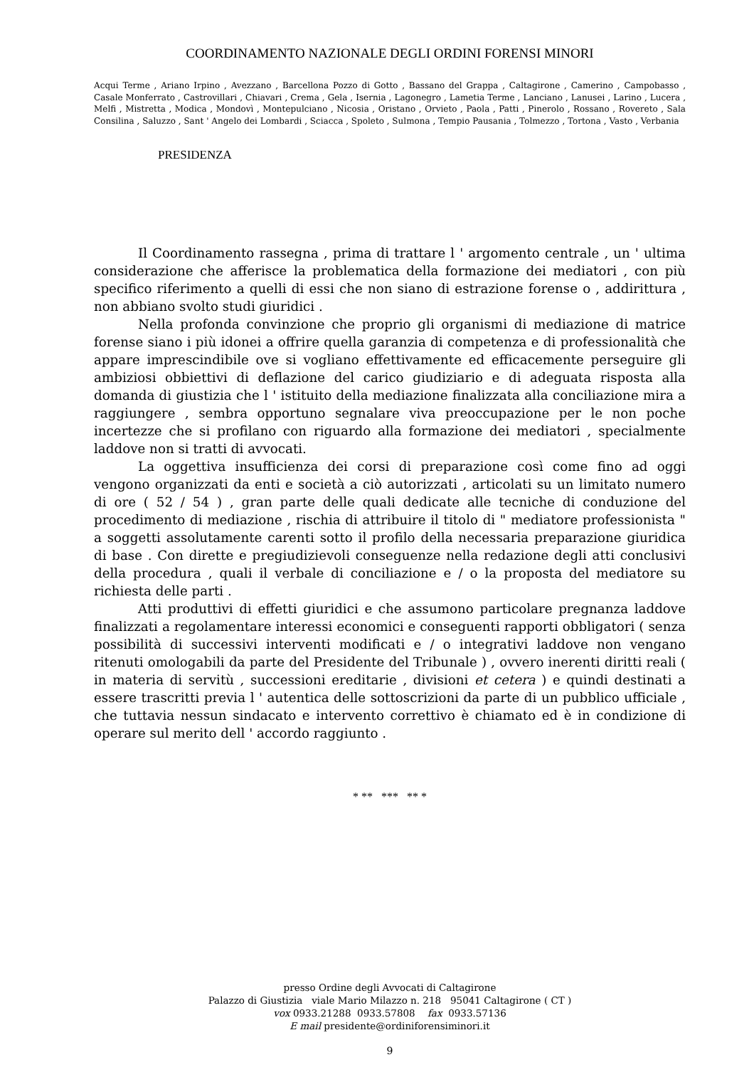COORDINAMENTO NAZIONALE DEGLI ORDINI FORENSI MINORI
Acqui Terme , Ariano Irpino , Avezzano , Barcellona Pozzo di Gotto , Bassano del Grappa , Caltagirone , Camerino , Campobasso , Casale Monferrato , Castrovillari , Chiavari , Crema , Gela , Isernia , Lagonegro , Lametia Terme , Lanciano , Lanusei , Larino , Lucera , Melfi , Mistretta , Modica , Mondovì , Montepulciano , Nicosia , Oristano , Orvieto , Paola , Patti , Pinerolo , Rossano , Rovereto , Sala Consilina , Saluzzo , Sant ' Angelo dei Lombardi , Sciacca , Spoleto , Sulmona , Tempio Pausania , Tolmezzo , Tortona , Vasto , Verbania
PRESIDENZA
Il Coordinamento rassegna , prima di trattare l ' argomento centrale , un ' ultima considerazione che afferisce la problematica della formazione dei mediatori , con più specifico riferimento a quelli di essi che non siano di estrazione forense o , addirittura , non abbiano svolto studi giuridici .
Nella profonda convinzione che proprio gli organismi di mediazione di matrice forense siano i più idonei a offrire quella garanzia di competenza e di professionalità che appare imprescindibile ove si vogliano effettivamente ed efficacemente perseguire gli ambiziosi obbiettivi di deflazione del carico giudiziario e di adeguata risposta alla domanda di giustizia che l ' istituito della mediazione finalizzata alla conciliazione mira a raggiungere , sembra opportuno segnalare viva preoccupazione per le non poche incertezze che si profilano con riguardo alla formazione dei mediatori , specialmente laddove non si tratti di avvocati.
La oggettiva insufficienza dei corsi di preparazione così come fino ad oggi vengono organizzati da enti e società a ciò autorizzati , articolati su un limitato numero di ore ( 52 / 54 ) , gran parte delle quali dedicate alle tecniche di conduzione del procedimento di mediazione , rischia di attribuire il titolo di " mediatore professionista " a soggetti assolutamente carenti sotto il profilo della necessaria preparazione giuridica di base . Con dirette e pregiudizievoli conseguenze nella redazione degli atti conclusivi della procedura , quali il verbale di conciliazione e / o la proposta del mediatore su richiesta delle parti .
Atti produttivi di effetti giuridici e che assumono particolare pregnanza laddove finalizzati a regolamentare interessi economici e conseguenti rapporti obbligatori ( senza possibilità di successivi interventi modificati e / o integrativi laddove non vengano ritenuti omologabili da parte del Presidente del Tribunale ) , ovvero inerenti diritti reali ( in materia di servitù , successioni ereditarie , divisioni et cetera ) e quindi destinati a essere trascritti previa l ' autentica delle sottoscrizioni da parte di un pubblico ufficiale , che tuttavia nessun sindacato e intervento correttivo è chiamato ed è in condizione di operare sul merito dell ' accordo raggiunto .
* ** *** ** *
presso Ordine degli Avvocati di Caltagirone
Palazzo di Giustizia viale Mario Milazzo n. 218 95041 Caltagirone ( CT )
vox 0933.21288 0933.57808 fax 0933.57136
E mail presidente@ordiniforensiminori.it
9